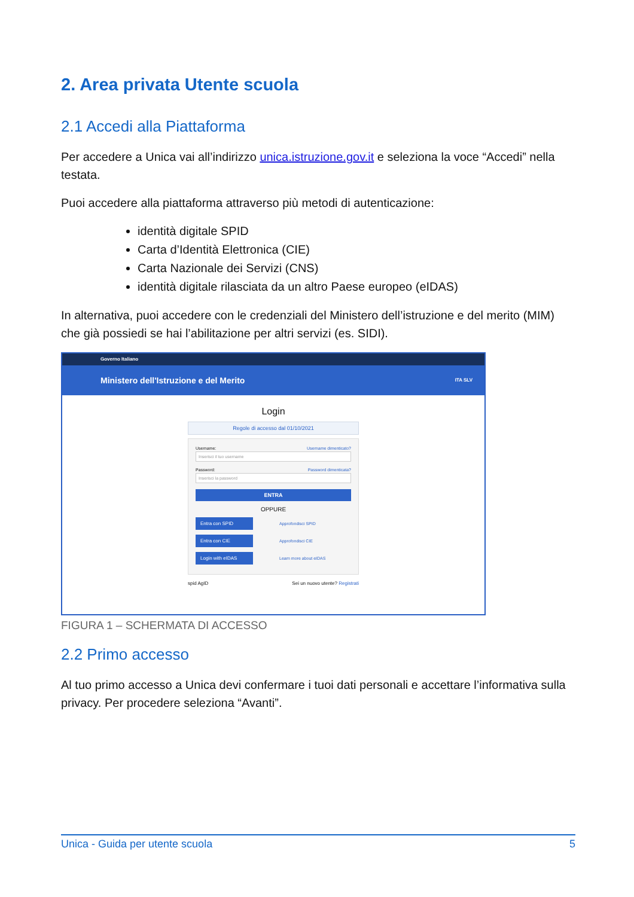2. Area privata Utente scuola
2.1 Accedi alla Piattaforma
Per accedere a Unica vai all’indirizzo unica.istruzione.gov.it e seleziona la voce “Accedi” nella testata.
Puoi accedere alla piattaforma attraverso più metodi di autenticazione:
identità digitale SPID
Carta d’Identità Elettronica (CIE)
Carta Nazionale dei Servizi (CNS)
identità digitale rilasciata da un altro Paese europeo (eIDAS)
In alternativa, puoi accedere con le credenziali del Ministero dell’istruzione e del merito (MIM) che già possiedi se hai l’abilitazione per altri servizi (es. SIDI).
Governo Italiano
Ministero dell'Istruzione e del Merito ITA SLV
Login
Regole di accesso dal 01/10/2021
Username: Username dimenticato?
Inserisci il tuo username
Password: Password dimenticata?
Inserisci la password
ENTRA
OPPURE
Entra con SPID Approfondisci SPID
Entra con CIE Approfondisci CIE
Login with eIDAS Learn more about eIDAS
spid AgID Sei un nuovo utente? Registrati
FIGURA 1 – SCHERMATA DI ACCESSO
2.2 Primo accesso
Al tuo primo accesso a Unica devi confermare i tuoi dati personali e accettare l’informativa sulla privacy. Per procedere seleziona “Avanti”.
Unica - Guida per utente scuola 5